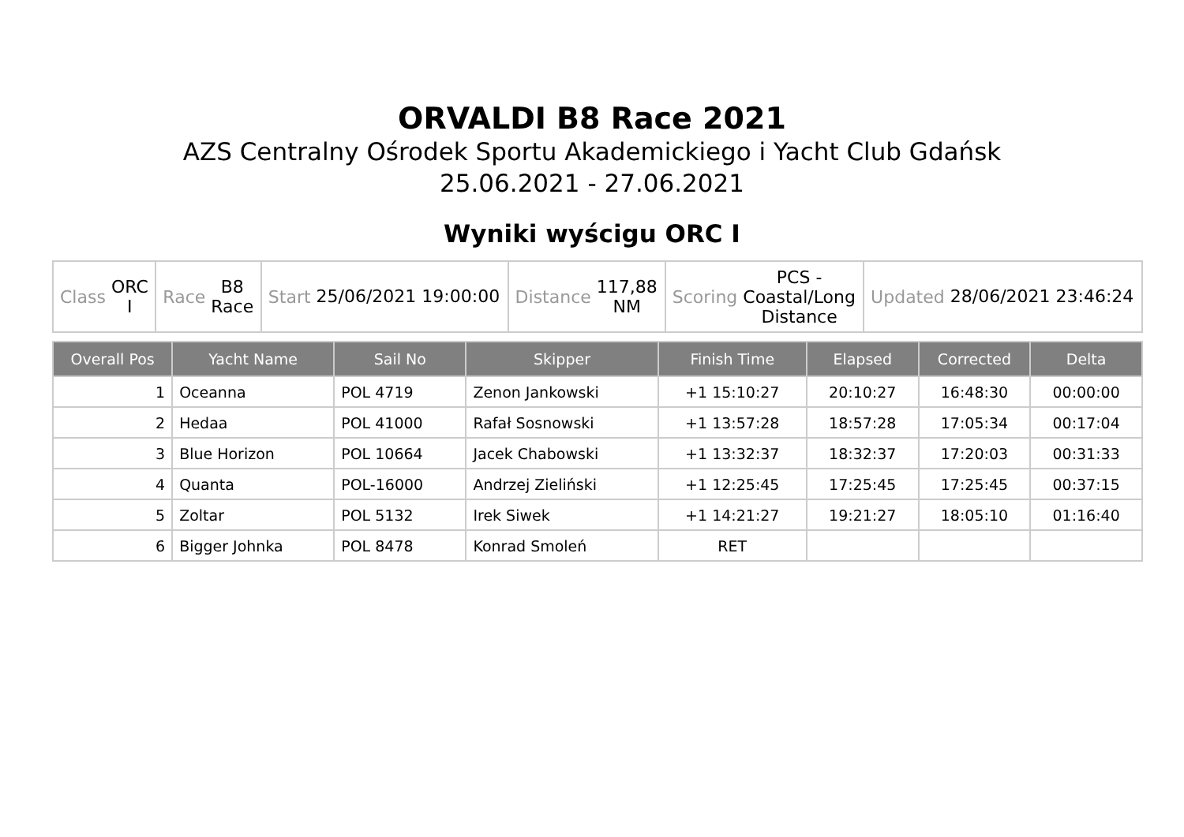ORVALDI B8 Race 2021
AZS Centralny Ośrodek Sportu Akademickiego i Yacht Club Gdańsk
25.06.2021 - 27.06.2021
Wyniki wyścigu ORC I
| Class ORC I | Race B8 Race | Start 25/06/2021 19:00:00 | Distance 117,88 NM | Scoring PCS - Coastal/Long Distance | Updated 28/06/2021 23:46:24 |
| Overall Pos | Yacht Name | Sail No | Skipper | Finish Time | Elapsed | Corrected | Delta |
| --- | --- | --- | --- | --- | --- | --- | --- |
| 1 | Oceanna | POL 4719 | Zenon Jankowski | +1 15:10:27 | 20:10:27 | 16:48:30 | 00:00:00 |
| 2 | Hedaa | POL 41000 | Rafał Sosnowski | +1 13:57:28 | 18:57:28 | 17:05:34 | 00:17:04 |
| 3 | Blue Horizon | POL 10664 | Jacek Chabowski | +1 13:32:37 | 18:32:37 | 17:20:03 | 00:31:33 |
| 4 | Quanta | POL-16000 | Andrzej Zieliński | +1 12:25:45 | 17:25:45 | 17:25:45 | 00:37:15 |
| 5 | Zoltar | POL 5132 | Irek Siwek | +1 14:21:27 | 19:21:27 | 18:05:10 | 01:16:40 |
| 6 | Bigger Johnka | POL 8478 | Konrad Smoleń | RET | | | |